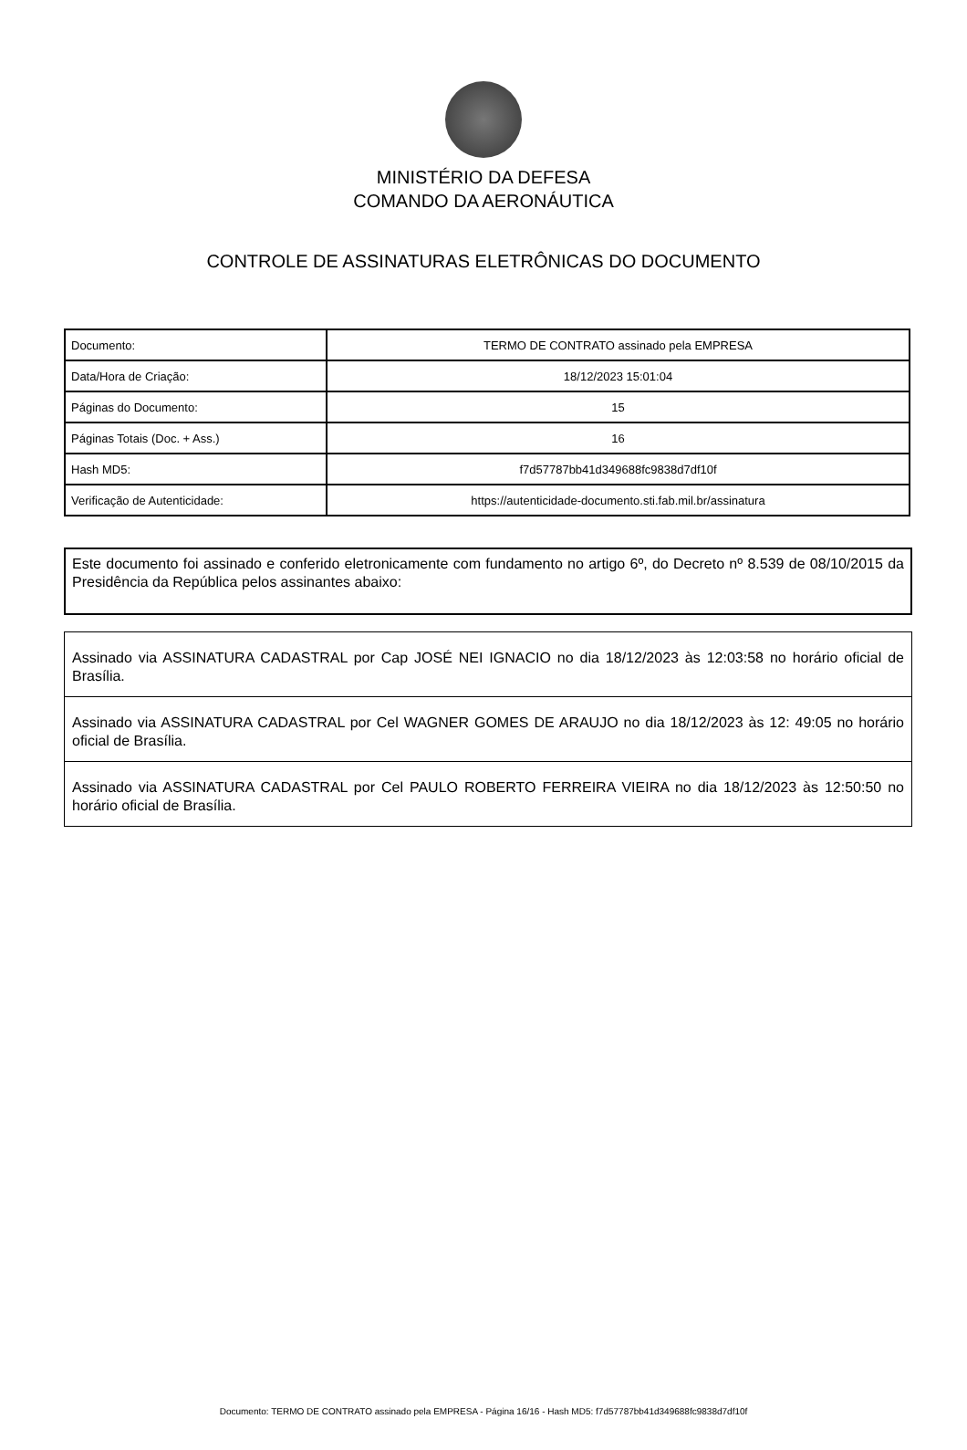MINISTÉRIO DA DEFESA
COMANDO DA AERONÁUTICA
CONTROLE DE ASSINATURAS ELETRÔNICAS DO DOCUMENTO
| Documento: | TERMO DE CONTRATO assinado pela EMPRESA |
| Data/Hora de Criação: | 18/12/2023 15:01:04 |
| Páginas do Documento: | 15 |
| Páginas Totais (Doc. + Ass.) | 16 |
| Hash MD5: | f7d57787bb41d349688fc9838d7df10f |
| Verificação de Autenticidade: | https://autenticidade-documento.sti.fab.mil.br/assinatura |
Este documento foi assinado e conferido eletronicamente com fundamento no artigo 6º, do Decreto nº 8.539 de 08/10/2015 da Presidência da República pelos assinantes abaixo:
Assinado via ASSINATURA CADASTRAL por Cap JOSÉ NEI IGNACIO no dia 18/12/2023 às 12:03:58 no horário oficial de Brasília.
Assinado via ASSINATURA CADASTRAL por Cel WAGNER GOMES DE ARAUJO no dia 18/12/2023 às 12: 49:05 no horário oficial de Brasília.
Assinado via ASSINATURA CADASTRAL por Cel PAULO ROBERTO FERREIRA VIEIRA no dia 18/12/2023 às 12:50:50 no horário oficial de Brasília.
Documento: TERMO DE CONTRATO assinado pela EMPRESA - Página 16/16 - Hash MD5: f7d57787bb41d349688fc9838d7df10f